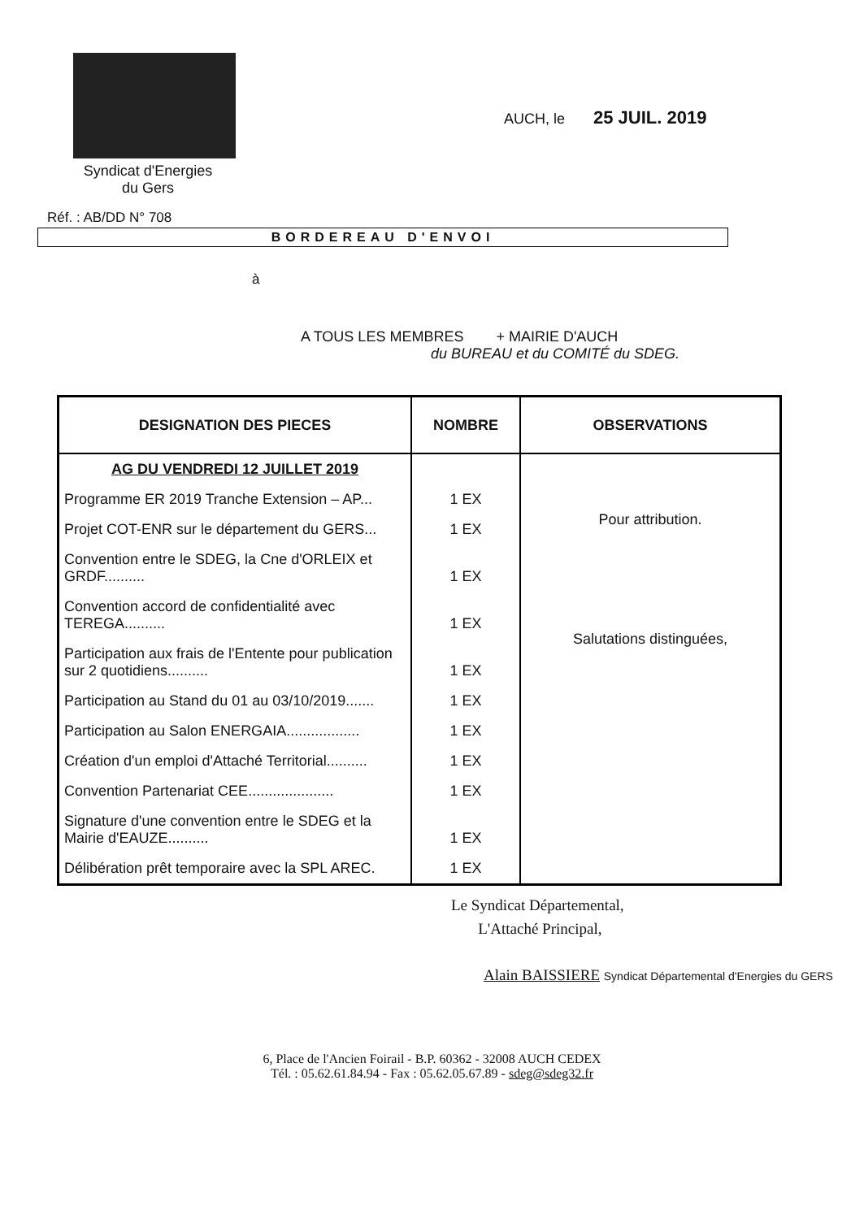Syndicat d'Energies
du Gers
AUCH, le 25 JUIL. 2019
Réf. : AB/DD N° 708
BORDEREAU D'ENVOI
à
A TOUS LES MEMBRES + MAIRIE D'AUCH
du BUREAU et du COMITÉ du SDEG.
| DESIGNATION DES PIECES | NOMBRE | OBSERVATIONS |
| --- | --- | --- |
| AG DU VENDREDI 12 JUILLET 2019 | | Pour attribution. Salutations distinguées, |
| Programme ER 2019 Tranche Extension – AP... | 1 EX | |
| Projet COT-ENR sur le département du GERS... | 1 EX | |
| Convention entre le SDEG, la Cne d'ORLEIX et GRDF.......... | 1 EX | |
| Convention accord de confidentialité avec TEREGA.......... | 1 EX | |
| Participation aux frais de l'Entente pour publication sur 2 quotidiens.......... | 1 EX | |
| Participation au Stand du 01 au 03/10/2019....... | 1 EX | |
| Participation au Salon ENERGAIA.................. | 1 EX | |
| Création d'un emploi d'Attaché Territorial.......... | 1 EX | |
| Convention Partenariat CEE..................... | 1 EX | |
| Signature d'une convention entre le SDEG et la Mairie d'EAUZE.......... | 1 EX | |
| Délibération prêt temporaire avec la SPL AREC. | 1 EX | |
Le Syndicat Départemental,
L'Attaché Principal,
Alain BAISSIERE Syndicat Départemental d'Energies du GERS
6, Place de l'Ancien Foirail - B.P. 60362 - 32008 AUCH CEDEX
Tél. : 05.62.61.84.94 - Fax : 05.62.05.67.89 - sdeg@sdeg32.fr